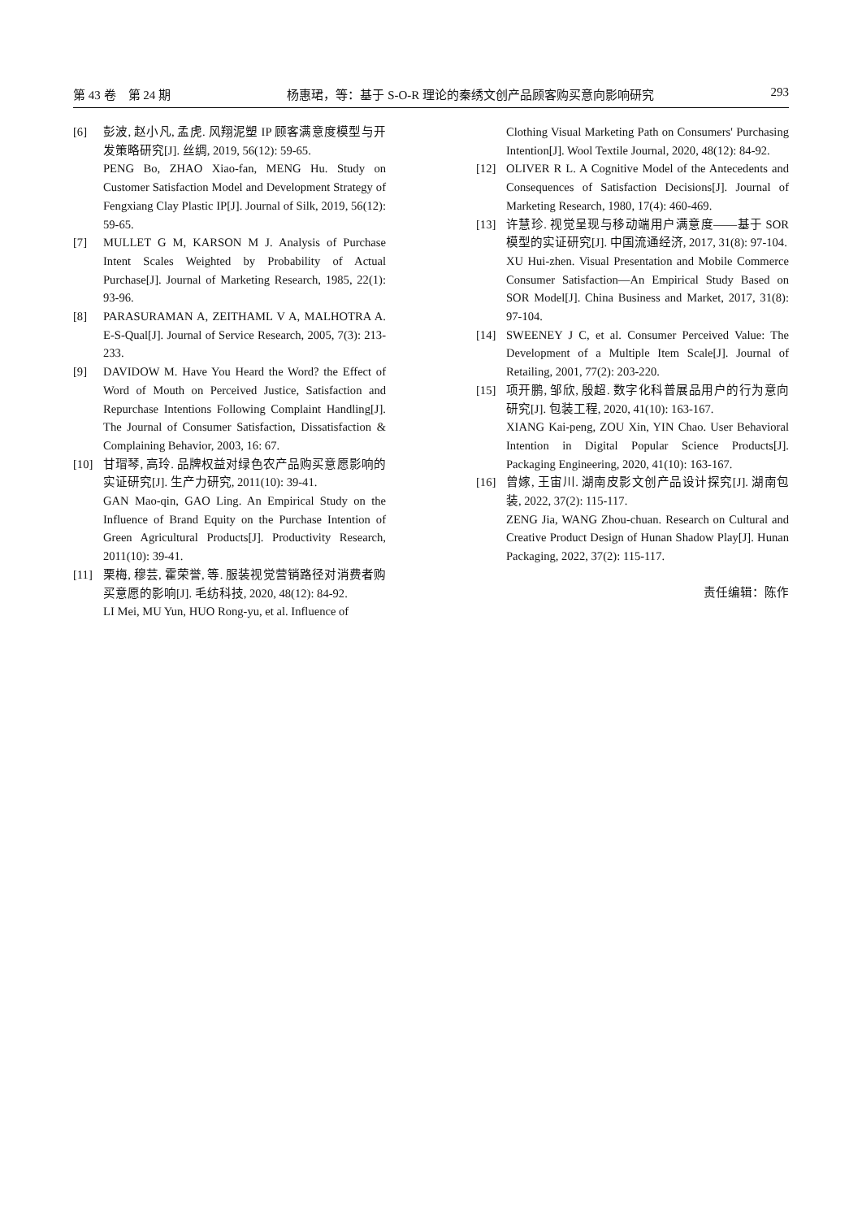第 43 卷　第 24 期 杨惠珺，等：基于 S-O-R 理论的秦绣文创产品顾客购买意向影响研究 293
[6] 彭波, 赵小凡, 孟虎. 风翔泥塑 IP 顾客满意度模型与开发策略研究[J]. 丝绸, 2019, 56(12): 59-65.
PENG Bo, ZHAO Xiao-fan, MENG Hu. Study on Customer Satisfaction Model and Development Strategy of Fengxiang Clay Plastic IP[J]. Journal of Silk, 2019, 56(12): 59-65.
[7] MULLET G M, KARSON M J. Analysis of Purchase Intent Scales Weighted by Probability of Actual Purchase[J]. Journal of Marketing Research, 1985, 22(1): 93-96.
[8] PARASURAMAN A, ZEITHAML V A, MALHOTRA A. E-S-Qual[J]. Journal of Service Research, 2005, 7(3): 213-233.
[9] DAVIDOW M. Have You Heard the Word? the Effect of Word of Mouth on Perceived Justice, Satisfaction and Repurchase Intentions Following Complaint Handling[J]. The Journal of Consumer Satisfaction, Dissatisfaction & Complaining Behavior, 2003, 16: 67.
[10] 甘瑁琴, 高玲. 品牌权益对绿色农产品购买意愿影响的实证研究[J]. 生产力研究, 2011(10): 39-41.
GAN Mao-qin, GAO Ling. An Empirical Study on the Influence of Brand Equity on the Purchase Intention of Green Agricultural Products[J]. Productivity Research, 2011(10): 39-41.
[11] 栗梅, 穆芸, 霍荣誉, 等. 服装视觉营销路径对消费者购买意愿的影响[J]. 毛纺科技, 2020, 48(12): 84-92.
LI Mei, MU Yun, HUO Rong-yu, et al. Influence of
Clothing Visual Marketing Path on Consumers' Purchasing Intention[J]. Wool Textile Journal, 2020, 48(12): 84-92.
[12] OLIVER R L. A Cognitive Model of the Antecedents and Consequences of Satisfaction Decisions[J]. Journal of Marketing Research, 1980, 17(4): 460-469.
[13] 许慧珍. 视觉呈现与移动端用户满意度——基于 SOR 模型的实证研究[J]. 中国流通经济, 2017, 31(8): 97-104.
XU Hui-zhen. Visual Presentation and Mobile Commerce Consumer Satisfaction—An Empirical Study Based on SOR Model[J]. China Business and Market, 2017, 31(8): 97-104.
[14] SWEENEY J C, et al. Consumer Perceived Value: The Development of a Multiple Item Scale[J]. Journal of Retailing, 2001, 77(2): 203-220.
[15] 项开鹏, 邹欣, 殷超. 数字化科普展品用户的行为意向研究[J]. 包装工程, 2020, 41(10): 163-167.
XIANG Kai-peng, ZOU Xin, YIN Chao. User Behavioral Intention in Digital Popular Science Products[J]. Packaging Engineering, 2020, 41(10): 163-167.
[16] 曾嫁, 王宙川. 湖南皮影文创产品设计探究[J]. 湖南包装, 2022, 37(2): 115-117.
ZENG Jia, WANG Zhou-chuan. Research on Cultural and Creative Product Design of Hunan Shadow Play[J]. Hunan Packaging, 2022, 37(2): 115-117.
责任编辑：陈作